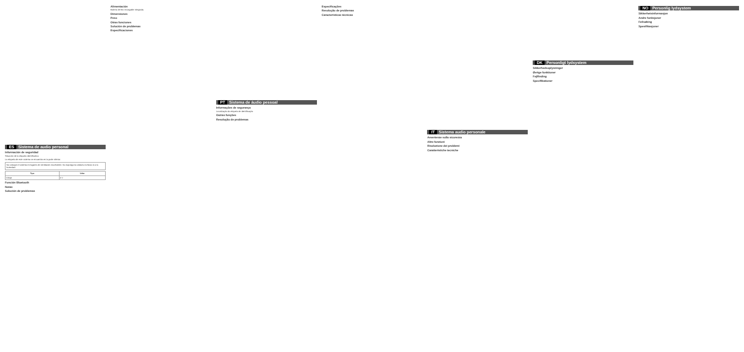ES Sistema de audio personal
Información de seguridad
Situación de la etiqueta identificativa
La etiqueta de este sistema se encuentra en la parte inferior.
No coloque el sistema en lugares de ventilación insuficiente. No exponga la unidad a la lluvia ni a la humedad.
| Tipo | Valor |
| --- | --- |
| Voltaje | 5 V |
Función Bluetooth
Notas
Solución de problemas
Alimentación
Batería de litio recargable integrada.
Dimensiones
Peso
Otras funciones
Solución de problemas
Especificaciones
PT Sistema de áudio pessoal
Informações de segurança
Localização da etiqueta de identificação
Outras funções
Resolução de problemas
Especificações
Resolução de problemas
Características técnicas
IT Sistema audio personale
Avvertenze sulla sicurezza
Altre funzioni
Risoluzione dei problemi
Caratteristiche tecniche
DK Personligt lydsystem
Sikkerhedsoplysninger
Øvrige funktioner
Fejlfinding
Specifikationer
NO Personlig lydsystem
Sikkerhetsinformasjon
Andre funksjoner
Feilsøking
Spesifikasjoner